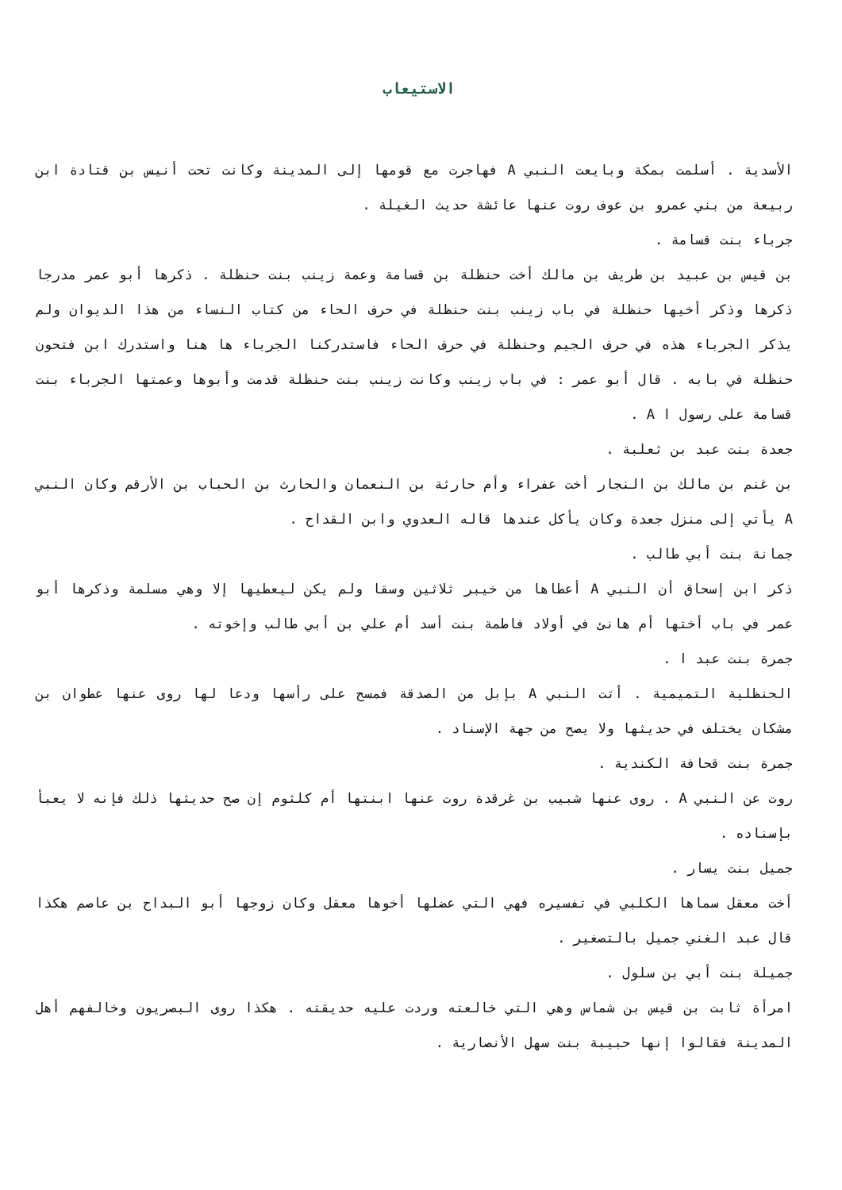الاستيعاب
الأسدية . أسلمت بمكة وبايعت النبي A فهاجرت مع قومها إلى المدينة وكانت تحت أنيس بن قتادة ابن ربيعة من بني عمرو بن عوف روت عنها عائشة حديث الغيلة .
جرباء بنت قسامة .
بن قيس بن عبيد بن طريف بن مالك أخت حنظلة بن قسامة وعمة زينب بنت حنظلة . ذكرها أبو عمر مدرجا ذكرها وذكر أخيها حنظلة في باب زينب بنت حنظلة في حرف الحاء من كتاب النساء من هذا الديوان ولم يذكر الجرباء هذه في حرف الجيم وحنظلة في حرف الحاء فاستدركنا الجرباء ها هنا واستدرك ابن فتحون حنظلة في بابه . قال أبو عمر : في باب زينب وكانت زينب بنت حنظلة قدمت وأبوها وعمتها الجرباء بنت قسامة على رسول ا A .
جعدة بنت عبد بن ثعلبة .
بن غنم بن مالك بن النجار أخت عفراء وأم حارثة بن النعمان والحارث بن الحباب بن الأرقم وكان النبي A يأتي إلى منزل جعدة وكان يأكل عندها قاله العدوي وابن القداح .
جمانة بنت أبي طالب .
ذكر ابن إسحاق أن النبي A أعطاها من خيبر ثلاثين وسقا ولم يكن ليعطيها إلا وهي مسلمة وذكرها أبو عمر في باب أختها أم هانئ في أولاد فاطمة بنت أسد أم علي بن أبي طالب وإخوته .
جمرة بنت عبد ا .
الحنظلية التميمية . أتت النبي A بإبل من الصدقة فمسح على رأسها ودعا لها روى عنها عطوان بن مشكان يختلف في حديثها ولا يصح من جهة الإسناد .
جمرة بنت قحافة الكندية .
روت عن النبي A . روى عنها شبيب بن غرقدة روت عنها ابنتها أم كلثوم إن صح حديثها ذلك فإنه لا يعبأ بإسناده .
جميل بنت يسار .
أخت معقل سماها الكلبي في تفسيره فهي التي عضلها أخوها معقل وكان زوجها أبو البداح بن عاصم هكذا قال عبد الغني جميل بالتصغير .
جميلة بنت أبي بن سلول .
امرأة ثابت بن قيس بن شماس وهي التي خالعته وردت عليه حديقته . هكذا روى البصريون وخالفهم أهل المدينة فقالوا إنها حبيبة بنت سهل الأنصارية .